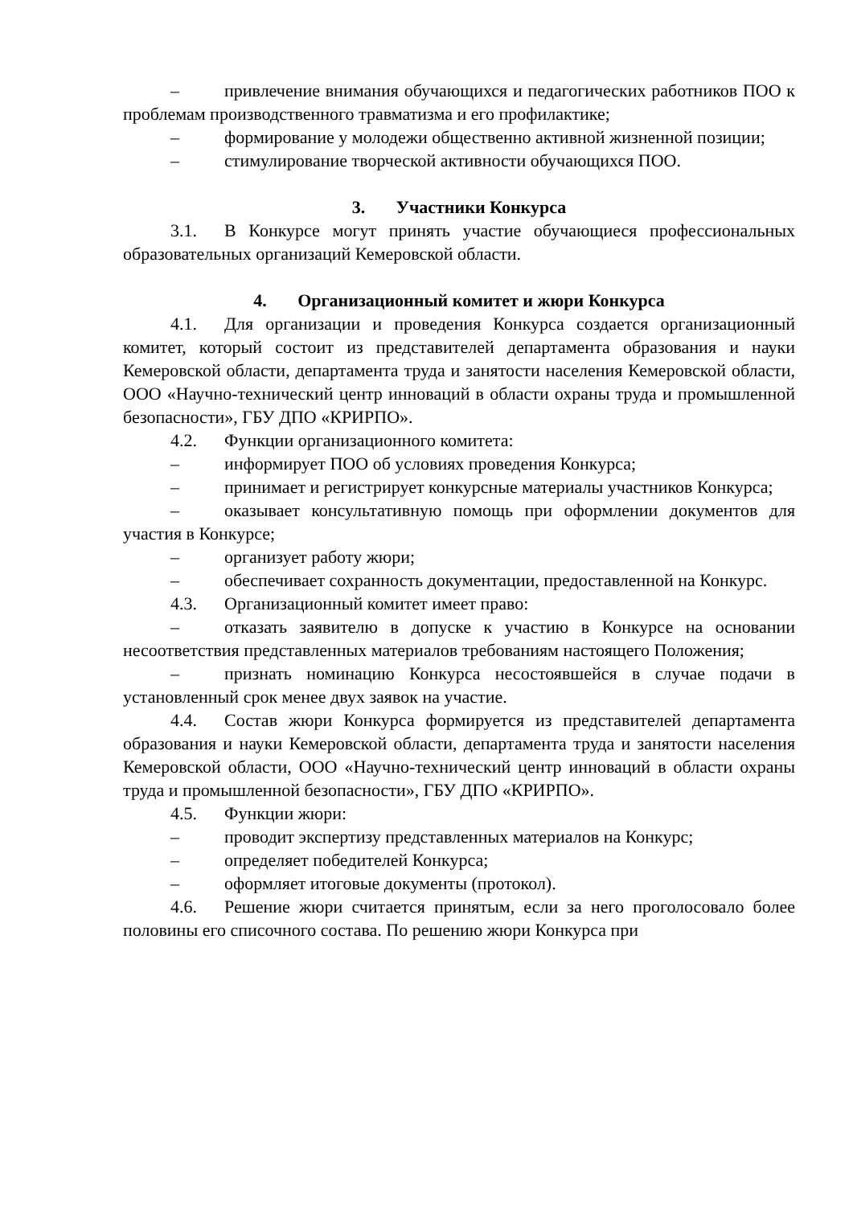– привлечение внимания обучающихся и педагогических работников ПОО к проблемам производственного травматизма и его профилактике;
– формирование у молодежи общественно активной жизненной позиции;
– стимулирование творческой активности обучающихся ПОО.
3. Участники Конкурса
3.1. В Конкурсе могут принять участие обучающиеся профессиональных образовательных организаций Кемеровской области.
4. Организационный комитет и жюри Конкурса
4.1. Для организации и проведения Конкурса создается организационный комитет, который состоит из представителей департамента образования и науки Кемеровской области, департамента труда и занятости населения Кемеровской области, ООО «Научно-технический центр инноваций в области охраны труда и промышленной безопасности», ГБУ ДПО «КРИРПО».
4.2. Функции организационного комитета:
– информирует ПОО об условиях проведения Конкурса;
– принимает и регистрирует конкурсные материалы участников Конкурса;
– оказывает консультативную помощь при оформлении документов для участия в Конкурсе;
– организует работу жюри;
– обеспечивает сохранность документации, предоставленной на Конкурс.
4.3. Организационный комитет имеет право:
– отказать заявителю в допуске к участию в Конкурсе на основании несоответствия представленных материалов требованиям настоящего Положения;
– признать номинацию Конкурса несостоявшейся в случае подачи в установленный срок менее двух заявок на участие.
4.4. Состав жюри Конкурса формируется из представителей департамента образования и науки Кемеровской области, департамента труда и занятости населения Кемеровской области, ООО «Научно-технический центр инноваций в области охраны труда и промышленной безопасности», ГБУ ДПО «КРИРПО».
4.5. Функции жюри:
– проводит экспертизу представленных материалов на Конкурс;
– определяет победителей Конкурса;
– оформляет итоговые документы (протокол).
4.6. Решение жюри считается принятым, если за него проголосовало более половины его списочного состава. По решению жюри Конкурса при